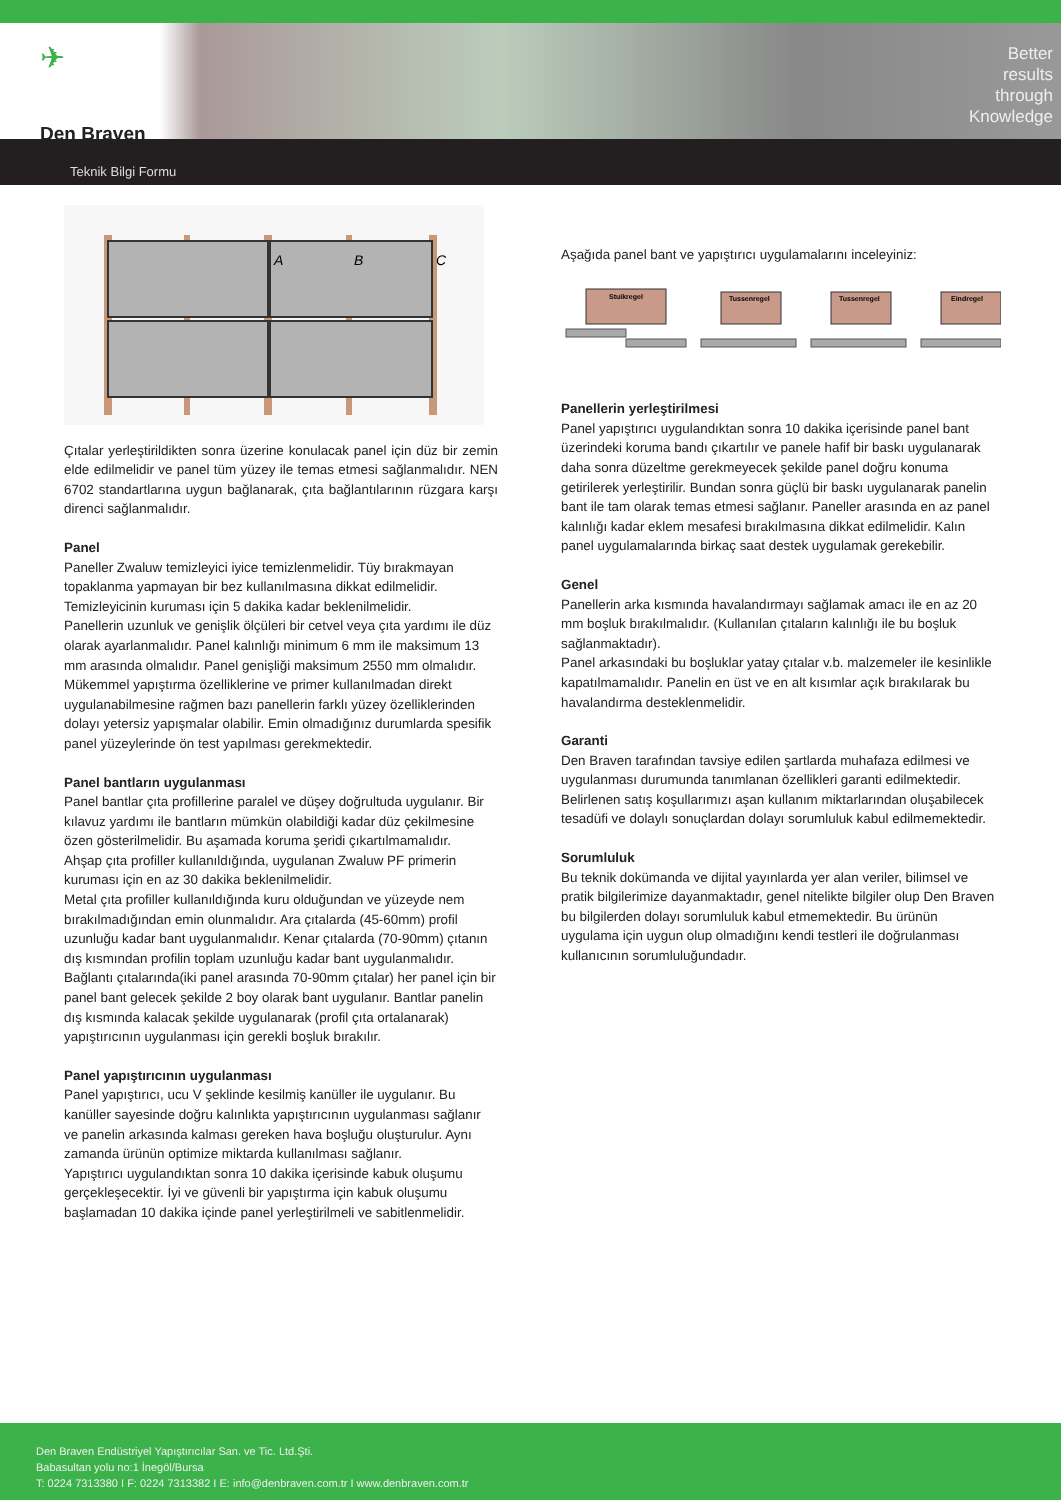✈
Den Braven
Better
results
through
Knowledge
Teknik Bilgi Formu
A
B
C
Çıtalar yerleştirildikten sonra üzerine konulacak panel için düz bir zemin elde edilmelidir ve panel tüm yüzey ile temas etmesi sağlanmalıdır. NEN 6702 standartlarına uygun bağlanarak, çıta bağlantılarının rüzgara karşı direnci sağlanmalıdır.
Panel
Paneller Zwaluw temizleyici iyice temizlenmelidir. Tüy bırakmayan topaklanma yapmayan bir bez kullanılmasına dikkat edilmelidir. Temizleyicinin kuruması için 5 dakika kadar beklenilmelidir.
Panellerin uzunluk ve genişlik ölçüleri bir cetvel veya çıta yardımı ile düz olarak ayarlanmalıdır. Panel kalınlığı minimum 6 mm ile maksimum 13 mm arasında olmalıdır. Panel genişliği maksimum 2550 mm olmalıdır.
Mükemmel yapıştırma özelliklerine ve primer kullanılmadan direkt uygulanabilmesine rağmen bazı panellerin farklı yüzey özelliklerinden dolayı yetersiz yapışmalar olabilir. Emin olmadığınız durumlarda spesifik panel yüzeylerinde ön test yapılması gerekmektedir.
Panel bantların uygulanması
Panel bantlar çıta profillerine paralel ve düşey doğrultuda uygulanır. Bir kılavuz yardımı ile bantların mümkün olabildiği kadar düz çekilmesine özen gösterilmelidir. Bu aşamada koruma şeridi çıkartılmamalıdır.
Ahşap çıta profiller kullanıldığında, uygulanan Zwaluw PF primerin kuruması için en az 30 dakika beklenilmelidir.
Metal çıta profiller kullanıldığında kuru olduğundan ve yüzeyde nem bırakılmadığından emin olunmalıdır. Ara çıtalarda (45-60mm) profil uzunluğu kadar bant uygulanmalıdır. Kenar çıtalarda (70-90mm) çıtanın dış kısmından profilin toplam uzunluğu kadar bant uygulanmalıdır. Bağlantı çıtalarında(iki panel arasında 70-90mm çıtalar) her panel için bir panel bant gelecek şekilde 2 boy olarak bant uygulanır. Bantlar panelin dış kısmında kalacak şekilde uygulanarak (profil çıta ortalanarak) yapıştırıcının uygulanması için gerekli boşluk bırakılır.
Panel yapıştırıcının uygulanması
Panel yapıştırıcı, ucu V şeklinde kesilmiş kanüller ile uygulanır. Bu kanüller sayesinde doğru kalınlıkta yapıştırıcının uygulanması sağlanır ve panelin arkasında kalması gereken hava boşluğu oluşturulur. Aynı zamanda ürünün optimize miktarda kullanılması sağlanır.
Yapıştırıcı uygulandıktan sonra 10 dakika içerisinde kabuk oluşumu gerçekleşecektir. İyi ve güvenli bir yapıştırma için kabuk oluşumu başlamadan 10 dakika içinde panel yerleştirilmeli ve sabitlenmelidir.
Aşağıda panel bant ve yapıştırıcı uygulamalarını inceleyiniz:
Stuikregel
Tussenregel
Tussenregel
Eindregel
Panellerin yerleştirilmesi
Panel yapıştırıcı uygulandıktan sonra 10 dakika içerisinde panel bant üzerindeki koruma bandı çıkartılır ve panele hafif bir baskı uygulanarak daha sonra düzeltme gerekmeyecek şekilde panel doğru konuma getirilerek yerleştirilir. Bundan sonra güçlü bir baskı uygulanarak panelin bant ile tam olarak temas etmesi sağlanır. Paneller arasında en az panel kalınlığı kadar eklem mesafesi bırakılmasına dikkat edilmelidir. Kalın panel uygulamalarında birkaç saat destek uygulamak gerekebilir.
Genel
Panellerin arka kısmında havalandırmayı sağlamak amacı ile en az 20 mm boşluk bırakılmalıdır. (Kullanılan çıtaların kalınlığı ile bu boşluk sağlanmaktadır).
Panel arkasındaki bu boşluklar yatay çıtalar v.b. malzemeler ile kesinlikle kapatılmamalıdır. Panelin en üst ve en alt kısımlar açık bırakılarak bu havalandırma desteklenmelidir.
Garanti
Den Braven tarafından tavsiye edilen şartlarda muhafaza edilmesi ve uygulanması durumunda tanımlanan özellikleri garanti edilmektedir. Belirlenen satış koşullarımızı aşan kullanım miktarlarından oluşabilecek tesadüfi ve dolaylı sonuçlardan dolayı sorumluluk kabul edilmemektedir.
Sorumluluk
Bu teknik dokümanda ve dijital yayınlarda yer alan veriler, bilimsel ve pratik bilgilerimize dayanmaktadır, genel nitelikte bilgiler olup Den Braven bu bilgilerden dolayı sorumluluk kabul etmemektedir. Bu ürünün uygulama için uygun olup olmadığını kendi testleri ile doğrulanması kullanıcının sorumluluğundadır.
Den Braven Endüstriyel Yapıştırıcılar San. ve Tic. Ltd.Şti.
Babasultan yolu no:1 İnegöl/Bursa
T: 0224 7313380 I F: 0224 7313382 I E: info@denbraven.com.tr I www.denbraven.com.tr